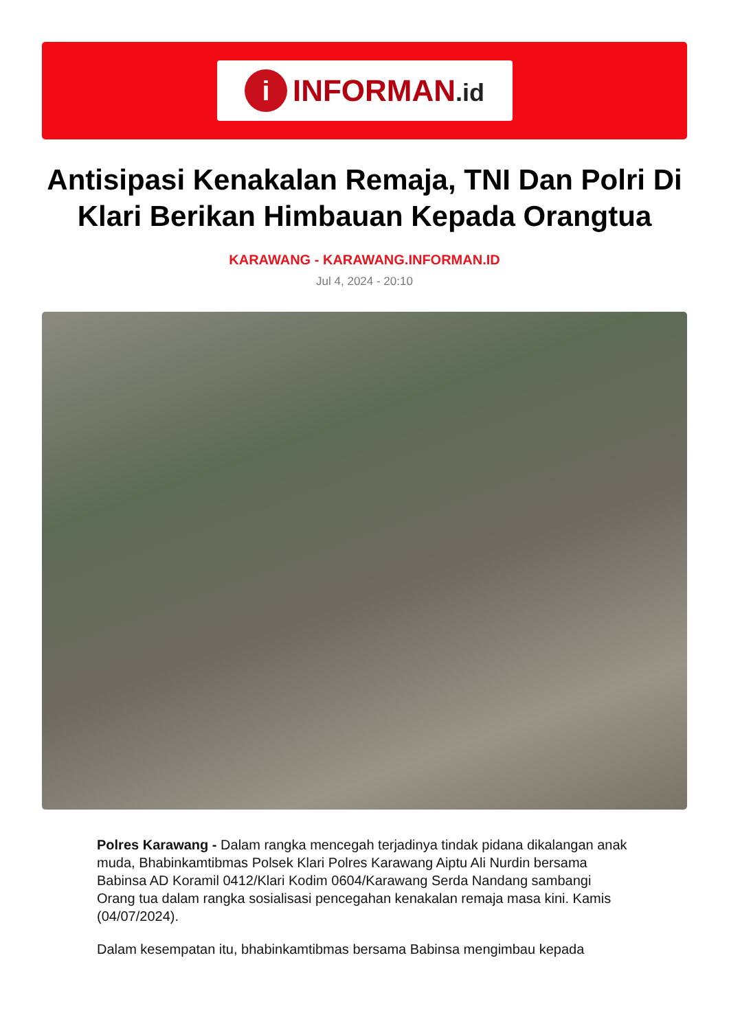i
INFORMAN.id
Antisipasi Kenakalan Remaja, TNI Dan Polri Di Klari Berikan Himbauan Kepada Orangtua
KARAWANG - KARAWANG.INFORMAN.ID
Jul 4, 2024 - 20:10
Polres Karawang - Dalam rangka mencegah terjadinya tindak pidana dikalangan anak muda, Bhabinkamtibmas Polsek Klari Polres Karawang Aiptu Ali Nurdin bersama Babinsa AD Koramil 0412/Klari Kodim 0604/Karawang Serda Nandang sambangi Orang tua dalam rangka sosialisasi pencegahan kenakalan remaja masa kini. Kamis (04/07/2024).
Dalam kesempatan itu, bhabinkamtibmas bersama Babinsa mengimbau kepada